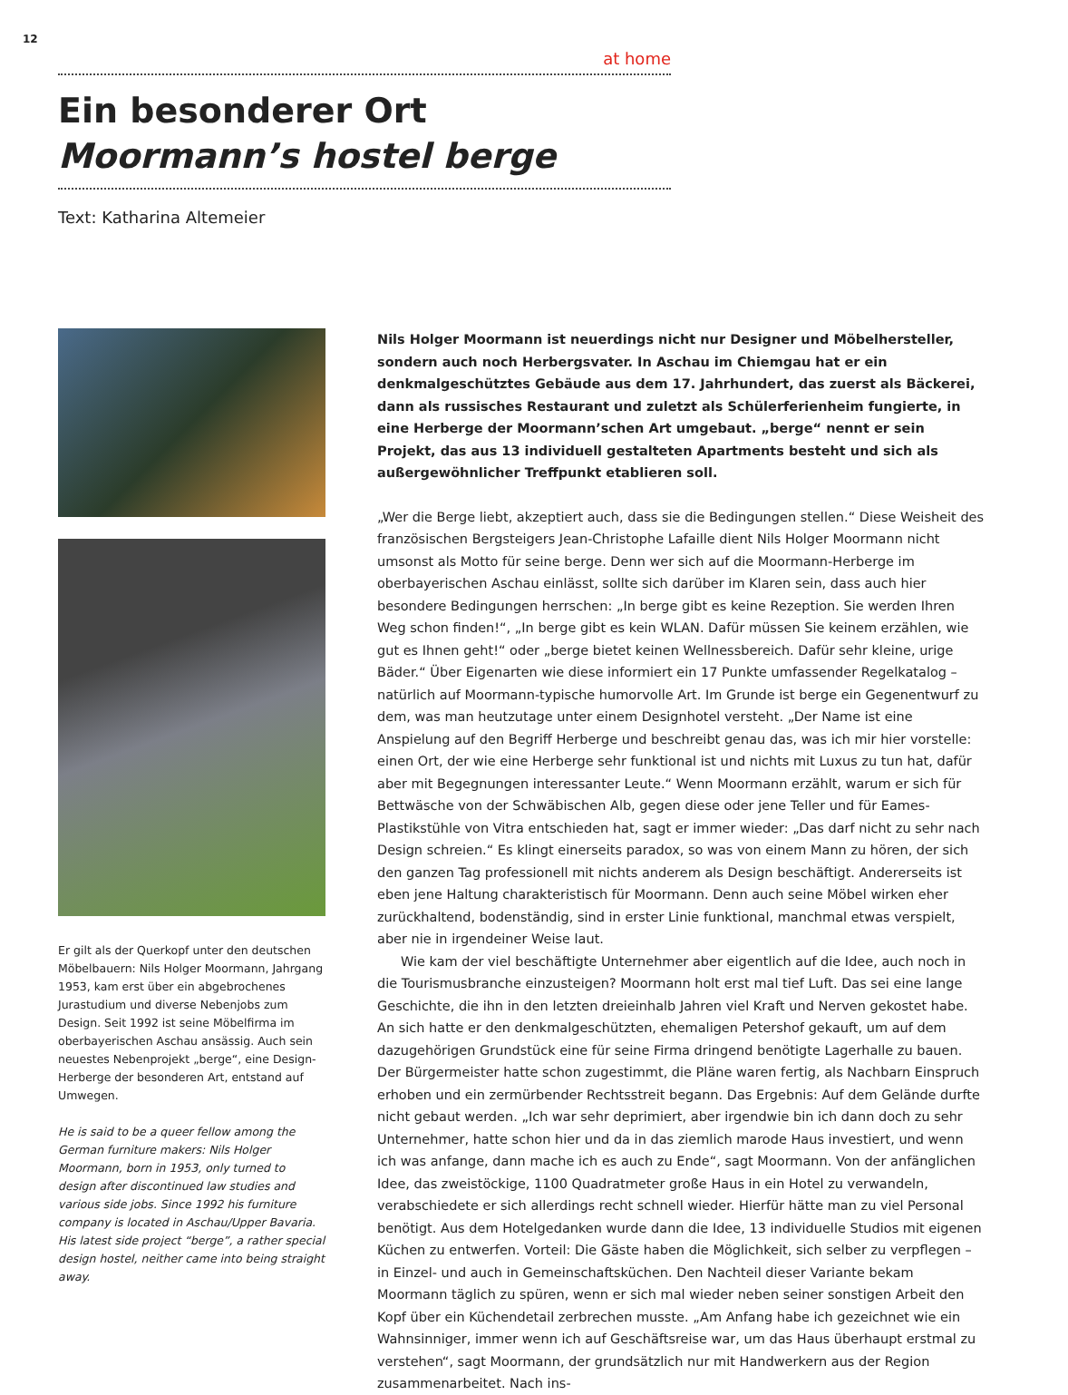12
at home
Ein besonderer Ort
Moormann’s hostel berge
Text: Katharina Altemeier
Er gilt als der Querkopf unter den deutschen Möbelbauern: Nils Holger Moormann, Jahrgang 1953, kam erst über ein abgebrochenes Jurastudium und diverse Nebenjobs zum Design. Seit 1992 ist seine Möbelfirma im oberbayerischen Aschau ansässig. Auch sein neuestes Nebenprojekt „berge“, eine Design-Herberge der besonderen Art, entstand auf Umwegen.
He is said to be a queer fellow among the German furniture makers: Nils Holger Moormann, born in 1953, only turned to design after discontinued law studies and various side jobs. Since 1992 his furniture company is located in Aschau/Upper Bavaria. His latest side project “berge”, a rather special design hostel, neither came into being straight away.
Nils Holger Moormann ist neuerdings nicht nur Designer und Möbelhersteller, sondern auch noch Herbergsvater. In Aschau im Chiemgau hat er ein denkmalgeschütztes Gebäude aus dem 17. Jahrhundert, das zuerst als Bäckerei, dann als russisches Restaurant und zuletzt als Schülerferienheim fungierte, in eine Herberge der Moormann’schen Art umgebaut. „berge“ nennt er sein Projekt, das aus 13 individuell gestalteten Apartments besteht und sich als außergewöhnlicher Treffpunkt etablieren soll.
„Wer die Berge liebt, akzeptiert auch, dass sie die Bedingungen stellen.“ Diese Weisheit des französischen Bergsteigers Jean-Christophe Lafaille dient Nils Holger Moormann nicht umsonst als Motto für seine berge. Denn wer sich auf die Moormann-Herberge im oberbayerischen Aschau einlässt, sollte sich darüber im Klaren sein, dass auch hier besondere Bedingungen herrschen: „In berge gibt es keine Rezeption. Sie werden Ihren Weg schon finden!“, „In berge gibt es kein WLAN. Dafür müssen Sie keinem erzählen, wie gut es Ihnen geht!“ oder „berge bietet keinen Wellnessbereich. Dafür sehr kleine, urige Bäder.“ Über Eigenarten wie diese informiert ein 17 Punkte umfassender Regelkatalog – natürlich auf Moormann-typische humorvolle Art. Im Grunde ist berge ein Gegenentwurf zu dem, was man heutzutage unter einem Designhotel versteht. „Der Name ist eine Anspielung auf den Begriff Herberge und beschreibt genau das, was ich mir hier vorstelle: einen Ort, der wie eine Herberge sehr funktional ist und nichts mit Luxus zu tun hat, dafür aber mit Begegnungen interessanter Leute.“ Wenn Moormann erzählt, warum er sich für Bettwäsche von der Schwäbischen Alb, gegen diese oder jene Teller und für Eames-Plastikstühle von Vitra entschieden hat, sagt er immer wieder: „Das darf nicht zu sehr nach Design schreien.“ Es klingt einerseits paradox, so was von einem Mann zu hören, der sich den ganzen Tag professionell mit nichts anderem als Design beschäftigt. Andererseits ist eben jene Haltung charakteristisch für Moormann. Denn auch seine Möbel wirken eher zurückhaltend, bodenständig, sind in erster Linie funktional, manchmal etwas verspielt, aber nie in irgendeiner Weise laut.
Wie kam der viel beschäftigte Unternehmer aber eigentlich auf die Idee, auch noch in die Tourismusbranche einzusteigen? Moormann holt erst mal tief Luft. Das sei eine lange Geschichte, die ihn in den letzten dreieinhalb Jahren viel Kraft und Nerven gekostet habe. An sich hatte er den denkmalgeschützten, ehemaligen Petershof gekauft, um auf dem dazugehörigen Grundstück eine für seine Firma dringend benötigte Lagerhalle zu bauen. Der Bürgermeister hatte schon zugestimmt, die Pläne waren fertig, als Nachbarn Einspruch erhoben und ein zermürbender Rechtsstreit begann. Das Ergebnis: Auf dem Gelände durfte nicht gebaut werden. „Ich war sehr deprimiert, aber irgendwie bin ich dann doch zu sehr Unternehmer, hatte schon hier und da in das ziemlich marode Haus investiert, und wenn ich was anfange, dann mache ich es auch zu Ende“, sagt Moormann. Von der anfänglichen Idee, das zweistöckige, 1100 Quadratmeter große Haus in ein Hotel zu verwandeln, verabschiedete er sich allerdings recht schnell wieder. Hierfür hätte man zu viel Personal benötigt. Aus dem Hotelgedanken wurde dann die Idee, 13 individuelle Studios mit eigenen Küchen zu entwerfen. Vorteil: Die Gäste haben die Möglichkeit, sich selber zu verpflegen – in Einzel- und auch in Gemeinschaftsküchen. Den Nachteil dieser Variante bekam Moormann täglich zu spüren, wenn er sich mal wieder neben seiner sonstigen Arbeit den Kopf über ein Küchendetail zerbrechen musste. „Am Anfang habe ich gezeichnet wie ein Wahnsinniger, immer wenn ich auf Geschäftsreise war, um das Haus überhaupt erstmal zu verstehen“, sagt Moormann, der grundsätzlich nur mit Handwerkern aus der Region zusammenarbeitet. Nach ins-